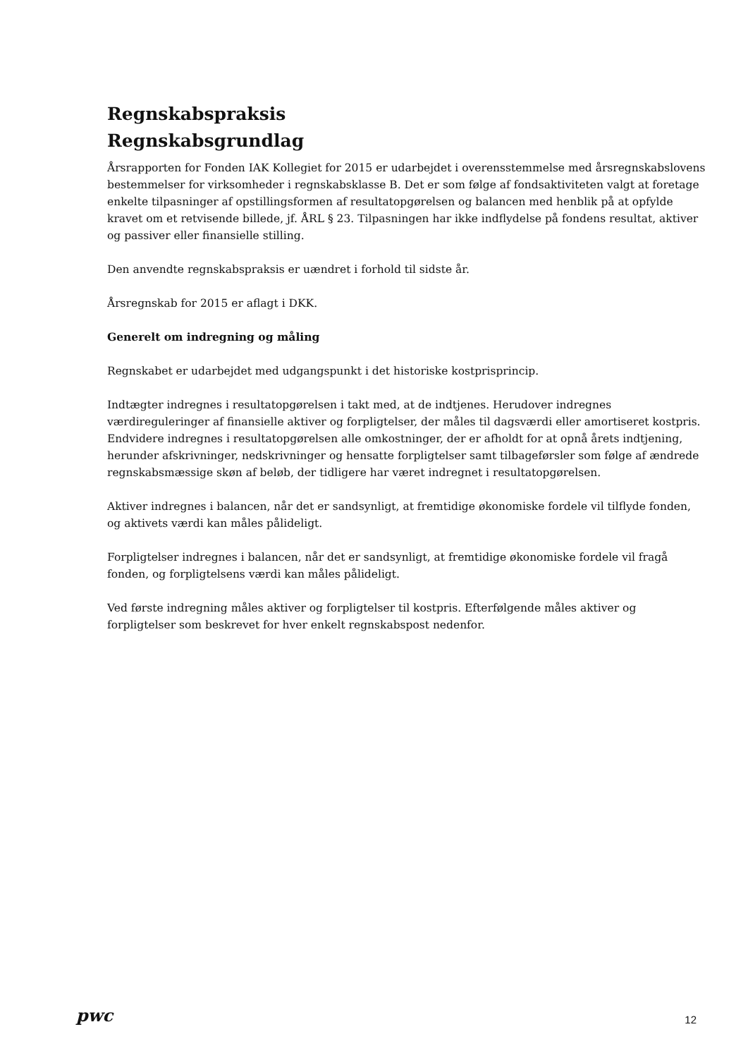Regnskabspraksis
Regnskabsgrundlag
Årsrapporten for Fonden IAK Kollegiet for 2015 er udarbejdet i overensstemmelse med årsregnskabslovens bestemmelser for virksomheder i regnskabsklasse B. Det er som følge af fondsaktiviteten valgt at foretage enkelte tilpasninger af opstillingsformen af resultatopgørelsen og balancen med henblik på at opfylde kravet om et retvisende billede, jf. ÅRL § 23. Tilpasningen har ikke indflydelse på fondens resultat, aktiver og passiver eller finansielle stilling.
Den anvendte regnskabspraksis er uændret i forhold til sidste år.
Årsregnskab for 2015 er aflagt i DKK.
Generelt om indregning og måling
Regnskabet er udarbejdet med udgangspunkt i det historiske kostprisprincip.
Indtægter indregnes i resultatopgørelsen i takt med, at de indtjenes. Herudover indregnes værdireguleringer af finansielle aktiver og forpligtelser, der måles til dagsværdi eller amortiseret kostpris. Endvidere indregnes i resultatopgørelsen alle omkostninger, der er afholdt for at opnå årets indtjening, herunder afskrivninger, nedskrivninger og hensatte forpligtelser samt tilbageførsler som følge af ændrede regnskabsmæssige skøn af beløb, der tidligere har været indregnet i resultatopgørelsen.
Aktiver indregnes i balancen, når det er sandsynligt, at fremtidige økonomiske fordele vil tilflyde fonden, og aktivets værdi kan måles pålideligt.
Forpligtelser indregnes i balancen, når det er sandsynligt, at fremtidige økonomiske fordele vil fragå fonden, og forpligtelsens værdi kan måles pålideligt.
Ved første indregning måles aktiver og forpligtelser til kostpris. Efterfølgende måles aktiver og forpligtelser som beskrevet for hver enkelt regnskabspost nedenfor.
pwc
12